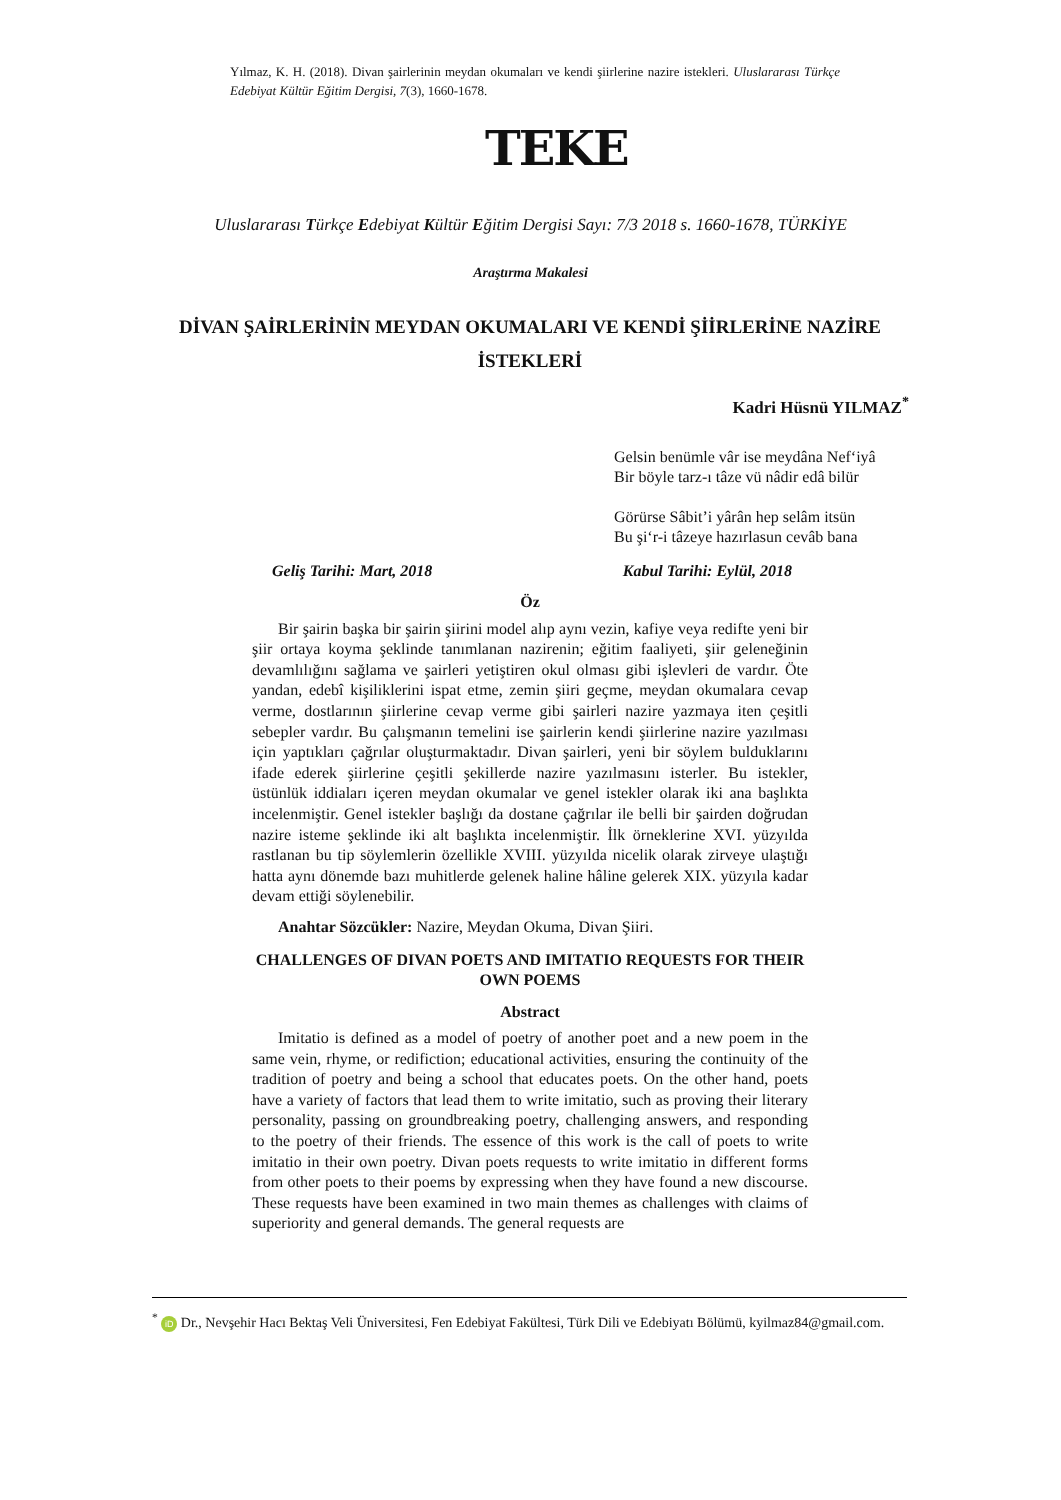Yılmaz, K. H. (2018). Divan şairlerinin meydan okumaları ve kendi şiirlerine nazire istekleri. Uluslararası Türkçe Edebiyat Kültür Eğitim Dergisi, 7(3), 1660-1678.
TEKE
Uluslararası Türkçe Edebiyat Kültür Eğitim Dergisi Sayı: 7/3 2018 s. 1660-1678, TÜRKİYE
Araştırma Makalesi
DİVAN ŞAİRLERİNİN MEYDAN OKUMALARI VE KENDİ ŞİİRLERİNE NAZİRE İSTEKLERİ
Kadri Hüsnü YILMAZ<sup>*</sup>
Gelsin benümle vâr ise meydâna Nef‘iyâ
Bir böyle tarz-ı tâze vü nâdir edâ bilür
Görürse Sâbit’i yârân hep selâm itsün
Bu şi‘r-i tâzeye hazırlasun cevâb bana
Geliş Tarihi: Mart, 2018 Kabul Tarihi: Eylül, 2018
Öz
Bir şairin başka bir şairin şiirini model alıp aynı vezin, kafiye veya redifte yeni bir şiir ortaya koyma şeklinde tanımlanan nazirenin; eğitim faaliyeti, şiir geleneğinin devamlılığını sağlama ve şairleri yetiştiren okul olması gibi işlevleri de vardır. Öte yandan, edebî kişiliklerini ispat etme, zemin şiiri geçme, meydan okumalara cevap verme, dostlarının şiirlerine cevap verme gibi şairleri nazire yazmaya iten çeşitli sebepler vardır. Bu çalışmanın temelini ise şairlerin kendi şiirlerine nazire yazılması için yaptıkları çağrılar oluşturmaktadır. Divan şairleri, yeni bir söylem bulduklarını ifade ederek şiirlerine çeşitli şekillerde nazire yazılmasını isterler. Bu istekler, üstünlük iddiaları içeren meydan okumalar ve genel istekler olarak iki ana başlıkta incelenmiştir. Genel istekler başlığı da dostane çağrılar ile belli bir şairden doğrudan nazire isteme şeklinde iki alt başlıkta incelenmiştir. İlk örneklerine XVI. yüzyılda rastlanan bu tip söylemlerin özellikle XVIII. yüzyılda nicelik olarak zirveye ulaştığı hatta aynı dönemde bazı muhitlerde gelenek haline hâline gelerek XIX. yüzyıla kadar devam ettiği söylenebilir.
Anahtar Sözcükler: Nazire, Meydan Okuma, Divan Şiiri.
CHALLENGES OF DIVAN POETS AND IMITATIO REQUESTS FOR THEIR OWN POEMS
Abstract
Imitatio is defined as a model of poetry of another poet and a new poem in the same vein, rhyme, or redifiction; educational activities, ensuring the continuity of the tradition of poetry and being a school that educates poets. On the other hand, poets have a variety of factors that lead them to write imitatio, such as proving their literary personality, passing on groundbreaking poetry, challenging answers, and responding to the poetry of their friends. The essence of this work is the call of poets to write imitatio in their own poetry. Divan poets requests to write imitatio in different forms from other poets to their poems by expressing when they have found a new discourse. These requests have been examined in two main themes as challenges with claims of superiority and general demands. The general requests are
<sup>*</sup> iD Dr., Nevşehir Hacı Bektaş Veli Üniversitesi, Fen Edebiyat Fakültesi, Türk Dili ve Edebiyatı Bölümü, kyilmaz84@gmail.com.